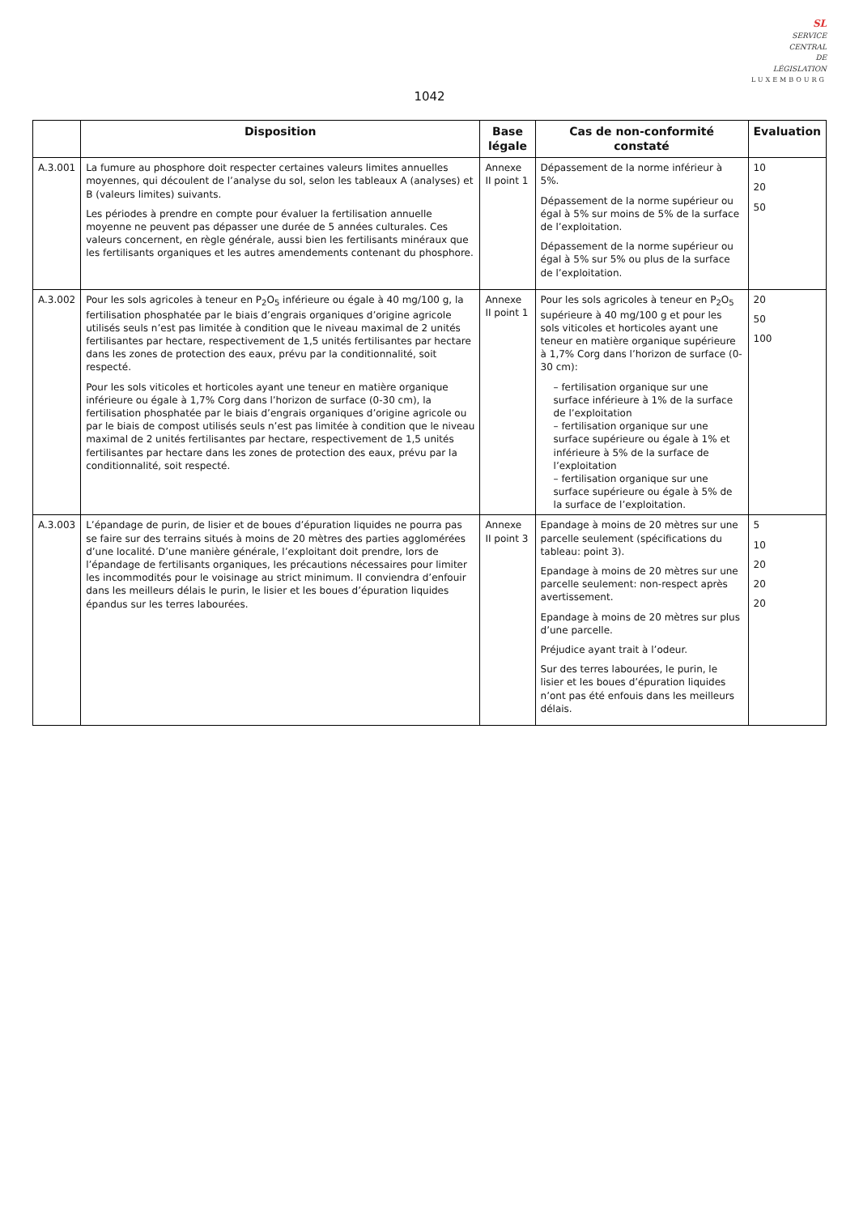SL
SERVICE
CENTRAL
DE
LÉGISLATION
LUXEMBOURG
1042
| | Disposition | Base légale | Cas de non-conformité constaté | Evaluation |
| --- | --- | --- | --- | --- |
| A.3.001 | La fumure au phosphore doit respecter certaines valeurs limites annuelles moyennes, qui découlent de l’analyse du sol, selon les tableaux A (analyses) et B (valeurs limites) suivants. Les périodes à prendre en compte pour évaluer la fertilisation annuelle moyenne ne peuvent pas dépasser une durée de 5 années culturales. Ces valeurs concernent, en règle générale, aussi bien les fertilisants minéraux que les fertilisants organiques et les autres amendements contenant du phosphore. | Annexe II point 1 | Dépassement de la norme inférieur à 5%. Dépassement de la norme supérieur ou égal à 5% sur moins de 5% de la surface de l’exploitation. Dépassement de la norme supérieur ou égal à 5% sur 5% ou plus de la surface de l’exploitation. | 10 20 50 |
| A.3.002 | Pour les sols agricoles à teneur en P<sub>2</sub>O<sub>5</sub> inférieure ou égale à 40 mg/100 g, la fertilisation phosphatée par le biais d’engrais organiques d’origine agricole utilisés seuls n’est pas limitée à condition que le niveau maximal de 2 unités fertilisantes par hectare, respectivement de 1,5 unités fertilisantes par hectare dans les zones de protection des eaux, prévu par la conditionnalité, soit respecté. Pour les sols viticoles et horticoles ayant une teneur en matière organique inférieure ou égale à 1,7% Corg dans l’horizon de surface (0-30 cm), la fertilisation phosphatée par le biais d’engrais organiques d’origine agricole ou par le biais de compost utilisés seuls n’est pas limitée à condition que le niveau maximal de 2 unités fertilisantes par hectare, respectivement de 1,5 unités fertilisantes par hectare dans les zones de protection des eaux, prévu par la conditionnalité, soit respecté. | Annexe II point 1 | Pour les sols agricoles à teneur en P<sub>2</sub>O<sub>5</sub> supérieure à 40 mg/100 g et pour les sols viticoles et horticoles ayant une teneur en matière organique supérieure à 1,7% Corg dans l’horizon de surface (0-30 cm): – fertilisation organique sur une surface inférieure à 1% de la surface de l’exploitation – fertilisation organique sur une surface supérieure ou égale à 1% et inférieure à 5% de la surface de l’exploitation – fertilisation organique sur une surface supérieure ou égale à 5% de la surface de l’exploitation. | 20 50 100 |
| A.3.003 | L’épandage de purin, de lisier et de boues d’épuration liquides ne pourra pas se faire sur des terrains situés à moins de 20 mètres des parties agglomérées d’une localité. D’une manière générale, l’exploitant doit prendre, lors de l’épandage de fertilisants organiques, les précautions nécessaires pour limiter les incommodités pour le voisinage au strict minimum. Il conviendra d’enfouir dans les meilleurs délais le purin, le lisier et les boues d’épuration liquides épandus sur les terres labourées. | Annexe II point 3 | Epandage à moins de 20 mètres sur une parcelle seulement (spécifications du tableau: point 3). Epandage à moins de 20 mètres sur une parcelle seulement: non-respect après avertissement. Epandage à moins de 20 mètres sur plus d’une parcelle. Préjudice ayant trait à l’odeur. Sur des terres labourées, le purin, le lisier et les boues d’épuration liquides n’ont pas été enfouis dans les meilleurs délais. | 5 10 20 20 20 |